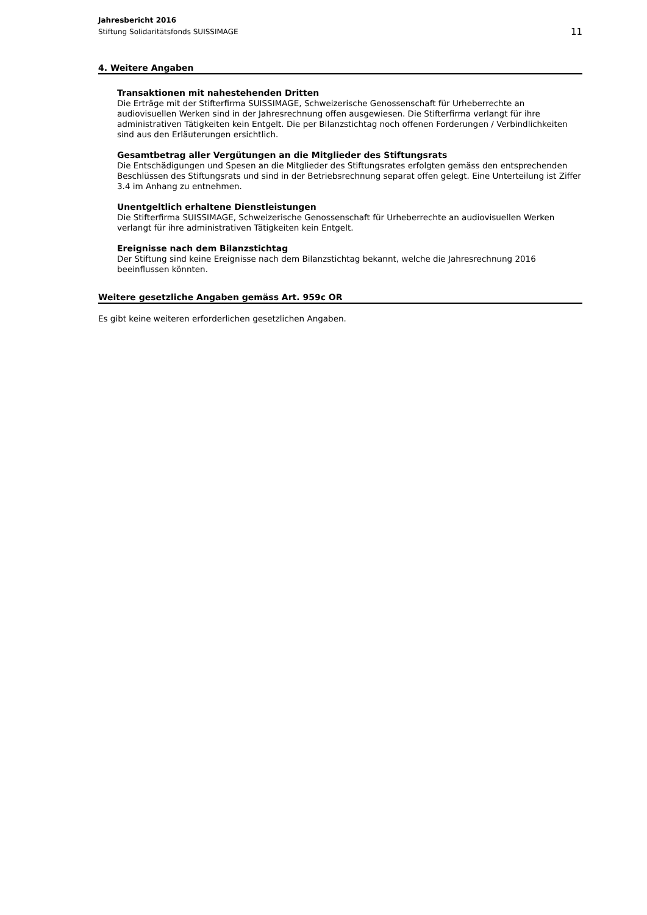Jahresbericht 2016
Stiftung Solidaritätsfonds SUISSIMAGE
11
4. Weitere Angaben
Transaktionen mit nahestehenden Dritten
Die Erträge mit der Stifterfirma SUISSIMAGE, Schweizerische Genossenschaft für Urheberrechte an audiovisuellen Werken sind in der Jahresrechnung offen ausgewiesen. Die Stifterfirma verlangt für ihre administrativen Tätigkeiten kein Entgelt. Die per Bilanzstichtag noch offenen Forderungen / Verbindlichkeiten sind aus den Erläuterungen ersichtlich.
Gesamtbetrag aller Vergütungen an die Mitglieder des Stiftungsrats
Die Entschädigungen und Spesen an die Mitglieder des Stiftungsrates erfolgten gemäss den entsprechenden Beschlüssen des Stiftungsrats und sind in der Betriebsrechnung separat offen gelegt. Eine Unterteilung ist Ziffer 3.4 im Anhang zu entnehmen.
Unentgeltlich erhaltene Dienstleistungen
Die Stifterfirma SUISSIMAGE, Schweizerische Genossenschaft für Urheberrechte an audiovisuellen Werken verlangt für ihre administrativen Tätigkeiten kein Entgelt.
Ereignisse nach dem Bilanzstichtag
Der Stiftung sind keine Ereignisse nach dem Bilanzstichtag bekannt, welche die Jahresrechnung 2016 beeinflussen könnten.
Weitere gesetzliche Angaben gemäss Art. 959c OR
Es gibt keine weiteren erforderlichen gesetzlichen Angaben.